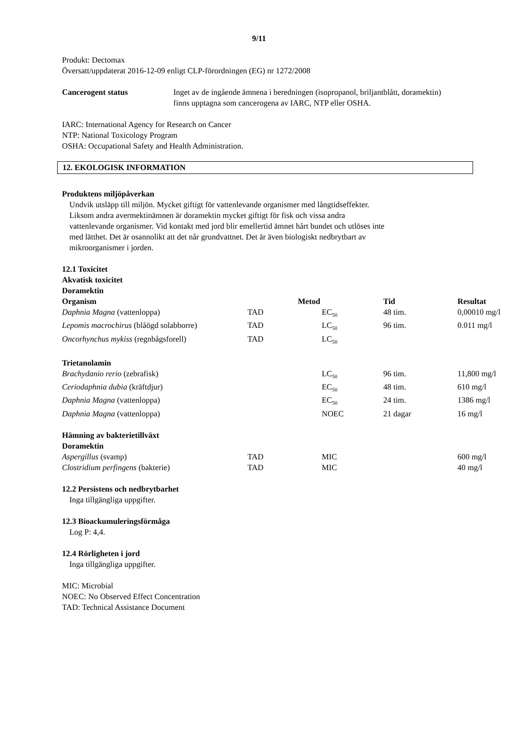9/11
Produkt: Dectomax
Översatt/uppdaterat 2016-12-09 enligt CLP-förordningen (EG) nr 1272/2008
| Cancerogent status | Inget av de ingående ämnena i beredningen (isopropanol, briljantblått, doramektin) finns upptagna som cancerogena av IARC, NTP eller OSHA. |
IARC: International Agency for Research on Cancer
NTP: National Toxicology Program
OSHA: Occupational Safety and Health Administration.
12. EKOLOGISK INFORMATION
Produktens miljöpåverkan
Undvik utsläpp till miljön. Mycket giftigt för vattenlevande organismer med långtidseffekter.
Liksom andra avermektinämnen är doramektin mycket giftigt för fisk och vissa andra
vattenlevande organismer. Vid kontakt med jord blir emellertid ämnet hårt bundet och utlöses inte
med lätthet. Det är osannolikt att det når grundvattnet. Det är även biologiskt nedbrytbart av
mikroorganismer i jorden.
12.1 Toxicitet
Akvatisk toxicitet
Doramektin
| Organism | | Metod | Tid | Resultat |
| Daphnia Magna (vattenloppa) | TAD | EC<sub>50</sub> | 48 tim. | 0,00010 mg/l |
| Lepomis macrochirus (blåögd solabborre) | TAD | LC<sub>50</sub> | 96 tim. | 0.011 mg/l |
| Oncorhynchus mykiss (regnbågsforell) | TAD | LC<sub>50</sub> | | |
| Trietanolamin | | | | |
| Brachydanio rerio (zebrafisk) | | LC<sub>50</sub> | 96 tim. | 11,800 mg/l |
| Ceriodaphnia dubia (kräftdjur) | | EC<sub>50</sub> | 48 tim. | 610 mg/l |
| Daphnia Magna (vattenloppa) | | EC<sub>50</sub> | 24 tim. | 1386 mg/l |
| Daphnia Magna (vattenloppa) | | NOEC | 21 dagar | 16 mg/l |
| Hämning av bakterietillväxt Doramektin | | | | |
| Aspergillus (svamp) | TAD | MIC | | 600 mg/l |
| Clostridium perfingens (bakterie) | TAD | MIC | | 40 mg/l |
12.2 Persistens och nedbrytbarhet
Inga tillgängliga uppgifter.
12.3 Bioackumuleringsförmåga
Log P: 4,4.
12.4 Rörligheten i jord
Inga tillgängliga uppgifter.
MIC: Microbial
NOEC: No Observed Effect Concentration
TAD: Technical Assistance Document